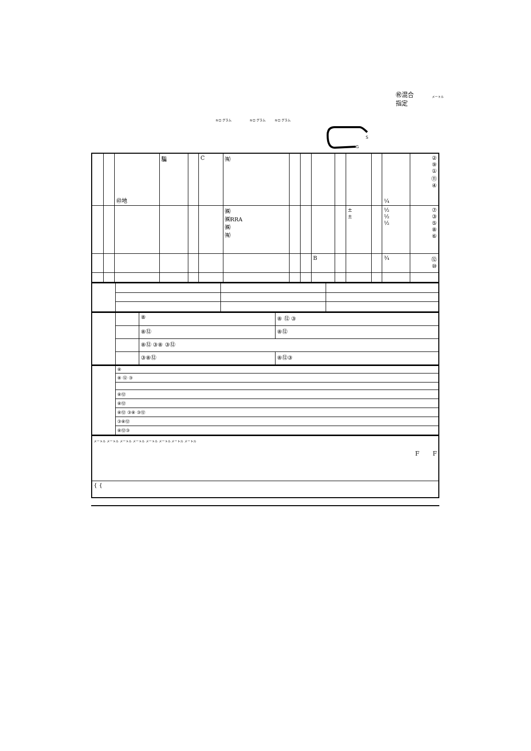㊗混合
指定
メートル
キロ グラム キロ グラム キロ グラム
S
G
| | | ㊞地 | 騙 | | C | ㈲ | | | | | | | ¼ | ② ⑨ ① ⑪ ④ |
| | | | | | | ㈱ ㈱RRA ㈱ ㈲ | | | | | ± ± | | ½ ½ ½ | ⑦ ③ ⑤ ⑧ ⑥ |
| | | | | | | | | | B | | | | ¾ | ⑫ ⑩ |
| | | ⑧ | ⑧ ⑫ ③ |
| | | ⑧⑫ | ⑧⑫ |
| | | ⑧⑫ ③⑧ ③⑫ | |
| | | ③⑧⑫ | ⑧⑫③ |
| | ⑧ |
| | ⑧ ⑫ ③ |
| | ⑧⑫ |
| | ⑧⑫ |
| | ⑧⑫ ③⑧ ③⑫ |
| | ③⑧⑫ |
| | ⑧⑫③ |
| メートル メートル メートル メートル メートル メートル メートル メートル F F |
| { { |